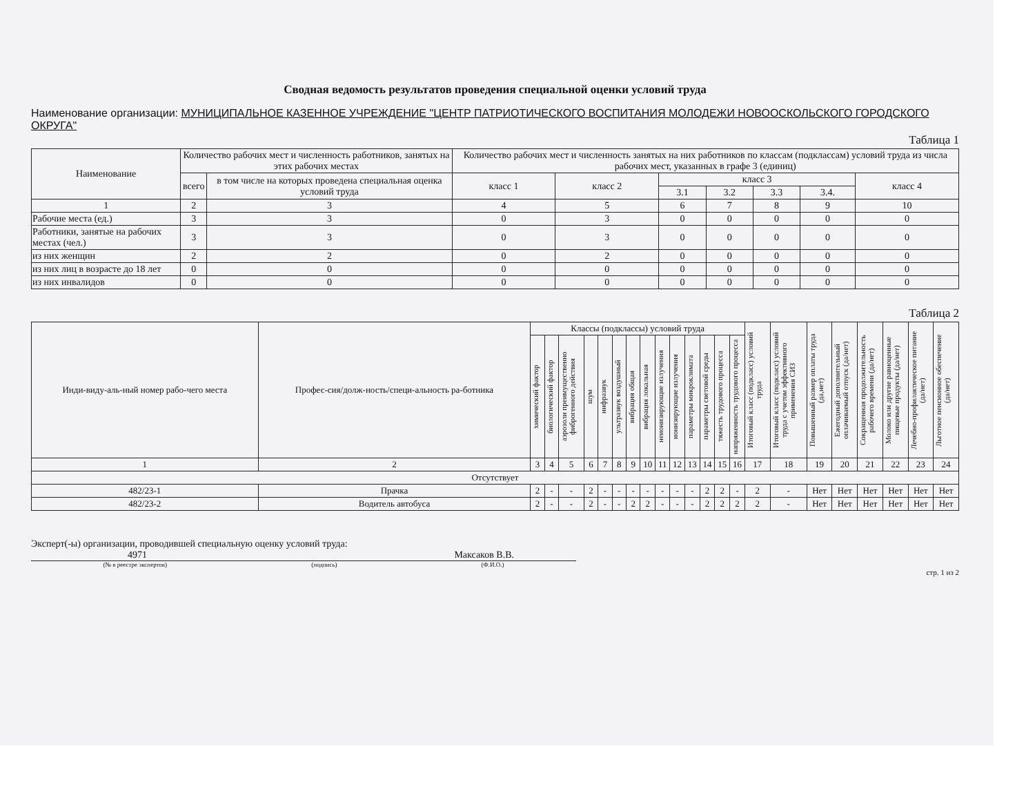Сводная ведомость результатов проведения специальной оценки условий труда
Наименование организации: МУНИЦИПАЛЬНОЕ КАЗЕННОЕ УЧРЕЖДЕНИЕ "ЦЕНТР ПАТРИОТИЧЕСКОГО ВОСПИТАНИЯ МОЛОДЕЖИ НОВООСКОЛЬСКОГО ГОРОДСКОГО ОКРУГА"
Таблица 1
| Наименование | Количество рабочих мест и численность работников, занятых на этих рабочих местах | | Количество рабочих мест и численность занятых на них работников по классам (подклассам) условий труда из числа рабочих мест, указанных в графе 3 (единиц) | | | | | | |
| --- | --- | --- | --- | --- | --- | --- | --- | --- | --- |
| | всего | в том числе на которых проведена специальная оценка условий труда | класс 1 | класс 2 | класс 3 | | | | класс 4 |
| | | | | | 3.1 | 3.2 | 3.3 | 3.4. | |
| 1 | 2 | 3 | 4 | 5 | 6 | 7 | 8 | 9 | 10 |
| Рабочие места (ед.) | 3 | 3 | 0 | 3 | 0 | 0 | 0 | 0 | 0 |
| Работники, занятые на рабочих местах (чел.) | 3 | 3 | 0 | 3 | 0 | 0 | 0 | 0 | 0 |
| из них женщин | 2 | 2 | 0 | 2 | 0 | 0 | 0 | 0 | 0 |
| из них лиц в возрасте до 18 лет | 0 | 0 | 0 | 0 | 0 | 0 | 0 | 0 | 0 |
| из них инвалидов | 0 | 0 | 0 | 0 | 0 | 0 | 0 | 0 | 0 |
Таблица 2
| Инди-виду-аль-ный номер рабо-чего места | Профес-сия/долж-ность/специ-альность ра-ботника | Классы (подклассы) условий труда | | | | | | | | | | | | | | Итоговый класс (подкласс) условий труда | Итоговый класс (подкласс) условий труда с учетом эффективного применения СИЗ | Повышенный размер оплаты труда (да,нет) | Ежегодный дополнительный оплачиваемый отпуск (да/нет) | Сокращенная продолжительность рабочего времени (да/нет) | Молоко или другие равноценные пищевые продукты (да/нет) | Лечебно-профилактическое питание (да/нет) | Льготное пенсионное обеспечение (да/нет) |
| --- | --- | --- | --- | --- | --- | --- | --- | --- | --- | --- | --- | --- | --- | --- | --- | --- | --- | --- | --- | --- | --- | --- | --- |
| | | химический фактор | биологический фактор | аэрозоли преимущественно фиброгенного действия | шум | инфразвук | ультразвук воздушный | вибрация общая | вибрация локальная | неионизирующие излучения | ионизирующие излучения | параметры микроклимата | параметры световой среды | тяжесть трудового процесса | напряженность трудового процесса | | | | | | | | |
| 1 | 2 | 3 | 4 | 5 | 6 | 7 | 8 | 9 | 10 | 11 | 12 | 13 | 14 | 15 | 16 | 17 | 18 | 19 | 20 | 21 | 22 | 23 | 24 |
| Отсутствует | | | | | | | | | | | | | | | | | | | | | | | |
| 482/23-1 | Прачка | 2 | - | - | 2 | - | - | - | - | - | - | - | 2 | 2 | - | 2 | - | Нет | Нет | Нет | Нет | Нет | Нет |
| 482/23-2 | Водитель автобуса | 2 | - | - | 2 | - | - | 2 | 2 | - | - | - | 2 | 2 | 2 | 2 | - | Нет | Нет | Нет | Нет | Нет | Нет |
Эксперт(-ы) организации, проводившей специальную оценку условий труда:
4971 Максаков В.В.
(№ в реестре экспертов) (подпись) (Ф.И.О.)
стр. 1 из 2